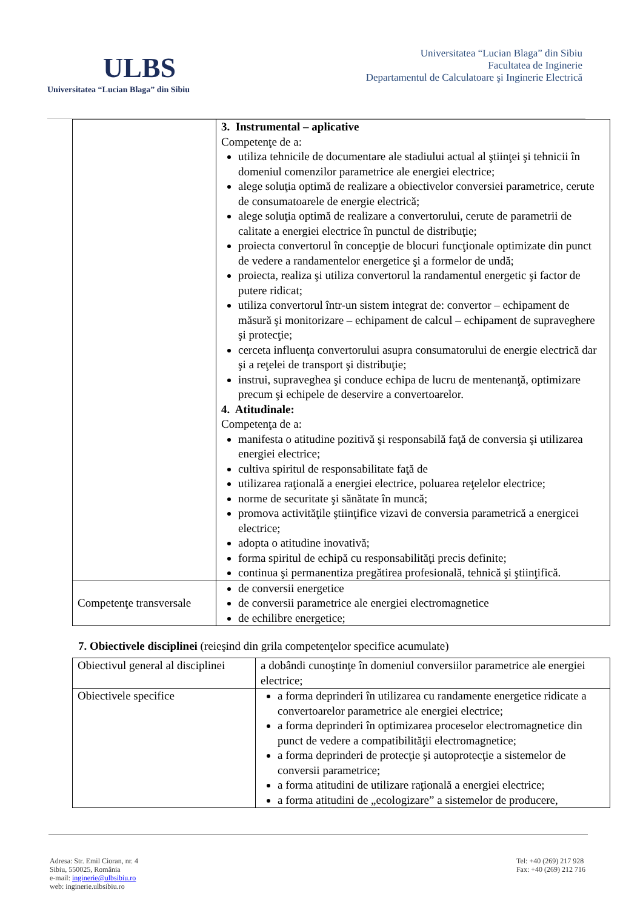ULBS
Universitatea “Lucian Blaga” din Sibiu
Universitatea “Lucian Blaga” din Sibiu
Facultatea de Inginerie
Departamentul de Calculatoare şi Inginerie Electrică
| | 3. Instrumental – aplicative Competenţe de a: utiliza tehnicile de documentare ale stadiului actual al ştiinţei şi tehnicii în domeniul comenzilor parametrice ale energiei electrice; alege soluţia optimă de realizare a obiectivelor conversiei parametrice, cerute de consumatoarele de energie electrică; alege soluţia optimă de realizare a convertorului, cerute de parametrii de calitate a energiei electrice în punctul de distribuţie; proiecta convertorul în concepţie de blocuri funcţionale optimizate din punct de vedere a randamentelor energetice şi a formelor de undă; proiecta, realiza şi utiliza convertorul la randamentul energetic şi factor de putere ridicat; utiliza convertorul într-un sistem integrat de: convertor – echipament de măsură şi monitorizare – echipament de calcul – echipament de supraveghere şi protecţie; cerceta influenţa convertorului asupra consumatorului de energie electrică dar şi a reţelei de transport şi distribuţie; instrui, supraveghea şi conduce echipa de lucru de mentenanţă, optimizare precum şi echipele de deservire a convertoarelor. 4. Atitudinale: Competenţa de a: manifesta o atitudine pozitivă şi responsabilă faţă de conversia şi utilizarea energiei electrice; cultiva spiritul de responsabilitate faţă de utilizarea raţională a energiei electrice, poluarea reţelelor electrice; norme de securitate şi sănătate în muncă; promova activităţile ştiinţifice vizavi de conversia parametrică a energicei electrice; adopta o atitudine inovativă; forma spiritul de echipă cu responsabilităţi precis definite; continua şi permanentiza pregătirea profesională, tehnică şi ştiinţifică. |
| Competenţe transversale | de conversii energetice de conversii parametrice ale energiei electromagnetice de echilibre energetice; |
7. Obiectivele disciplinei (reieşind din grila competenţelor specifice acumulate)
| Obiectivul general al disciplinei | a dobândi cunoştinţe în domeniul conversiilor parametrice ale energiei electrice; |
| Obiectivele specifice | a forma deprinderi în utilizarea cu randamente energetice ridicate a convertoarelor parametrice ale energiei electrice; a forma deprinderi în optimizarea proceselor electromagnetice din punct de vedere a compatibilităţii electromagnetice; a forma deprinderi de protecţie şi autoprotecţie a sistemelor de conversii parametrice; a forma atitudini de utilizare raţională a energiei electrice; a forma atitudini de „ecologizare” a sistemelor de producere, |
Tel: +40 (269) 217 928
Fax: +40 (269) 212 716
Adresa: Str. Emil Cioran, nr. 4
Sibiu, 550025, România
e-mail: inginerie@ulbsibiu.ro
web: inginerie.ulbsibiu.ro